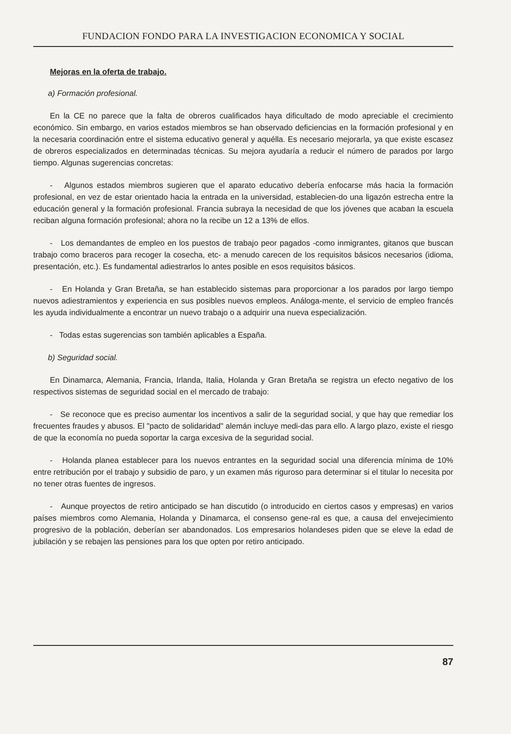FUNDACION FONDO PARA LA INVESTIGACION ECONOMICA Y SOCIAL
Mejoras en la oferta de trabajo.
a) Formación profesional.
En la CE no parece que la falta de obreros cualificados haya dificultado de modo apreciable el crecimiento económico. Sin embargo, en varios estados miembros se han observado deficiencias en la formación profesional y en la necesaria coordinación entre el sistema educativo general y aquélla. Es necesario mejorarla, ya que existe escasez de obreros especializados en determinadas técnicas. Su mejora ayudaría a reducir el número de parados por largo tiempo. Algunas sugerencias concretas:
- Algunos estados miembros sugieren que el aparato educativo debería enfocarse más hacia la formación profesional, en vez de estar orientado hacia la entrada en la universidad, establecien-do una ligazón estrecha entre la educación general y la formación profesional. Francia subraya la necesidad de que los jóvenes que acaban la escuela reciban alguna formación profesional; ahora no la recibe un 12 a 13% de ellos.
- Los demandantes de empleo en los puestos de trabajo peor pagados -como inmigrantes, gitanos que buscan trabajo como braceros para recoger la cosecha, etc- a menudo carecen de los requisitos básicos necesarios (idioma, presentación, etc.). Es fundamental adiestrarlos lo antes posible en esos requisitos básicos.
- En Holanda y Gran Bretaña, se han establecido sistemas para proporcionar a los parados por largo tiempo nuevos adiestramientos y experiencia en sus posibles nuevos empleos. Análoga-mente, el servicio de empleo francés les ayuda individualmente a encontrar un nuevo trabajo o a adquirir una nueva especialización.
- Todas estas sugerencias son también aplicables a España.
b) Seguridad social.
En Dinamarca, Alemania, Francia, Irlanda, Italia, Holanda y Gran Bretaña se registra un efecto negativo de los respectivos sistemas de seguridad social en el mercado de trabajo:
- Se reconoce que es preciso aumentar los incentivos a salir de la seguridad social, y que hay que remediar los frecuentes fraudes y abusos. El "pacto de solidaridad" alemán incluye medi-das para ello. A largo plazo, existe el riesgo de que la economía no pueda soportar la carga excesiva de la seguridad social.
- Holanda planea establecer para los nuevos entrantes en la seguridad social una diferencia mínima de 10% entre retribución por el trabajo y subsidio de paro, y un examen más riguroso para determinar si el titular lo necesita por no tener otras fuentes de ingresos.
- Aunque proyectos de retiro anticipado se han discutido (o introducido en ciertos casos y empresas) en varios países miembros como Alemania, Holanda y Dinamarca, el consenso gene-ral es que, a causa del envejecimiento progresivo de la población, deberían ser abandonados. Los empresarios holandeses piden que se eleve la edad de jubilación y se rebajen las pensiones para los que opten por retiro anticipado.
87